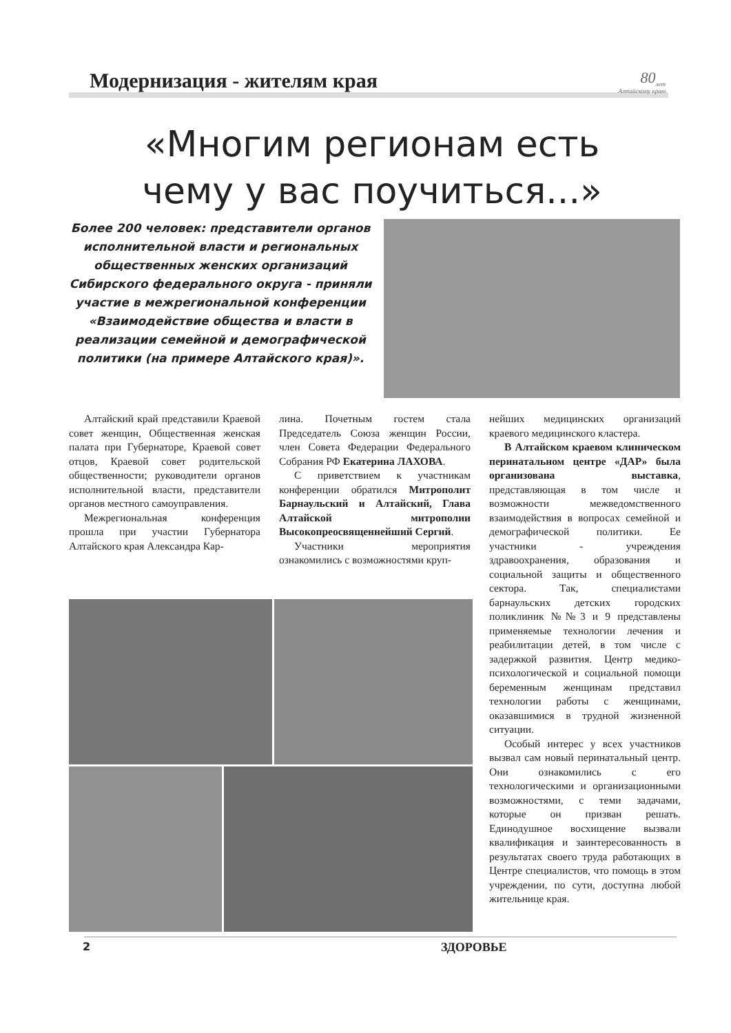Модернизация - жителям края 80<sub>лет</sub>
Алтайскому краю
«Многим регионам есть чему у вас поучиться...»
Более 200 человек: представители органов исполнительной власти и региональных общественных женских организаций Сибирского федерального округа - приняли участие в межрегиональной конференции «Взаимодействие общества и власти в реализации семейной и демографической политики (на примере Алтайского края)».
Алтайский край представили Краевой совет женщин, Общественная женская палата при Губернаторе, Краевой совет отцов, Краевой совет родительской общественности; руководители органов исполнительной власти, представители органов местного самоуправления.
Межрегиональная конференция прошла при участии Губернатора Алтайского края Александра Кар-
лина. Почетным гостем стала Председатель Союза женщин России, член Совета Федерации Федерального Собрания РФ Екатерина ЛАХОВА.
С приветствием к участникам конференции обратился Митрополит Барнаульский и Алтайский, Глава Алтайской митрополии Высокопреосвященнейший Сергий.
Участники мероприятия ознакомились с возможностями круп-
нейших медицинских организаций краевого медицинского кластера.
В Алтайском краевом клиническом перинатальном центре «ДАР» была организована выставка, представляющая в том числе и возможности межведомственного взаимодействия в вопросах семейной и демографической политики. Ее участники - учреждения здравоохранения, образования и социальной защиты и общественного сектора. Так, специалистами барнаульских детских городских поликлиник №№3 и 9 представлены применяемые технологии лечения и реабилитации детей, в том числе с задержкой развития. Центр медико-психологической и социальной помощи беременным женщинам представил технологии работы с женщинами, оказавшимися в трудной жизненной ситуации.
Особый интерес у всех участников вызвал сам новый перинатальный центр. Они ознакомились с его технологическими и организационными возможностями, с теми задачами, которые он призван решать. Единодушное восхищение вызвали квалификация и заинтересованность в результатах своего труда работающих в Центре специалистов, что помощь в этом учреждении, по сути, доступна любой жительнице края.
2 ЗДОРОВЬЕ